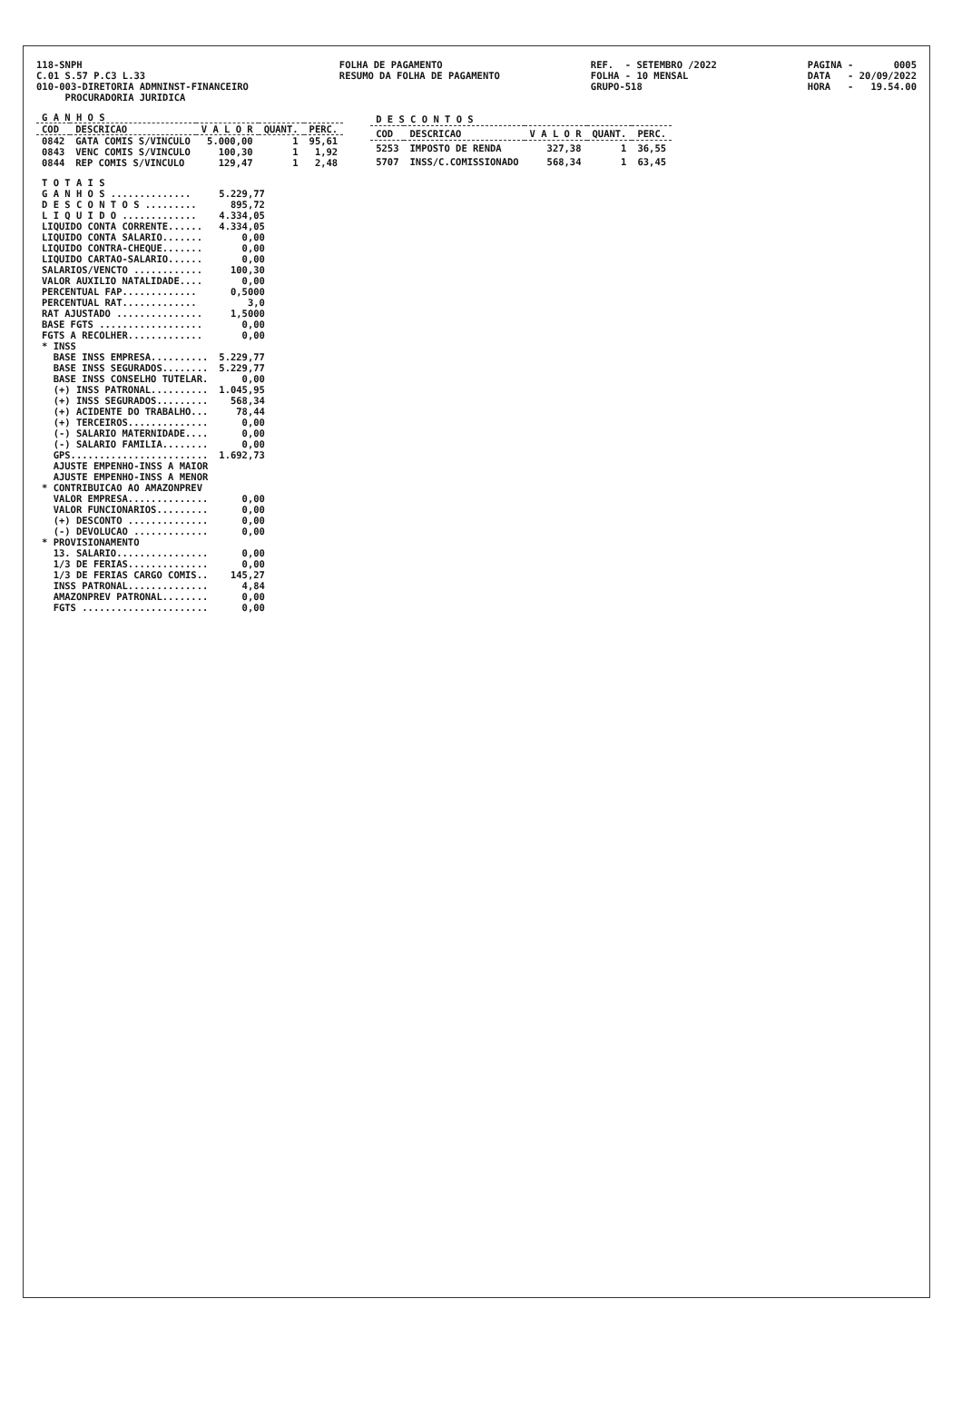118-SNPH C.01 S.57 P.C3 L.33 010-003-DIRETORIA ADMNINST-FINANCEIRO PROCURADORIA JURIDICA
FOLHA DE PAGAMENTO RESUMO DA FOLHA DE PAGAMENTO
REF. - SETEMBRO /2022 FOLHA - 10 MENSAL GRUPO-518
PAGINA - 0005 DATA - 20/09/2022 HORA - 19.54.00
| G A N H O S | | | | |
| --- | --- | --- | --- | --- |
| COD | DESCRICAO | V A L O R | QUANT. | PERC. |
| 0842 | GATA COMIS S/VINCULO | 5.000,00 | 1 | 95,61 |
| 0843 | VENC COMIS S/VINCULO | 100,30 | 1 | 1,92 |
| 0844 | REP COMIS S/VINCULO | 129,47 | 1 | 2,48 |
| D E S C O N T O S | | | | |
| --- | --- | --- | --- | --- |
| COD | DESCRICAO | V A L O R | QUANT. | PERC. |
| 5253 | IMPOSTO DE RENDA | 327,38 | 1 | 36,55 |
| 5707 | INSS/C.COMISSIONADO | 568,34 | 1 | 63,45 |
| T O T A I S | |
| G A N H O S .............. | 5.229,77 |
| D E S C O N T O S ......... | 895,72 |
| L I Q U I D O ............. | 4.334,05 |
| LIQUIDO CONTA CORRENTE...... | 4.334,05 |
| LIQUIDO CONTA SALARIO....... | 0,00 |
| LIQUIDO CONTRA-CHEQUE....... | 0,00 |
| LIQUIDO CARTAO-SALARIO...... | 0,00 |
| SALARIOS/VENCTO ............ | 100,30 |
| VALOR AUXILIO NATALIDADE.... | 0,00 |
| PERCENTUAL FAP............. | 0,5000 |
| PERCENTUAL RAT............. | 3,0 |
| RAT AJUSTADO ............... | 1,5000 |
| BASE FGTS .................. | 0,00 |
| FGTS A RECOLHER............. | 0,00 |
| * INSS | |
| BASE INSS EMPRESA.......... | 5.229,77 |
| BASE INSS SEGURADOS........ | 5.229,77 |
| BASE INSS CONSELHO TUTELAR. | 0,00 |
| (+) INSS PATRONAL.......... | 1.045,95 |
| (+) INSS SEGURADOS......... | 568,34 |
| (+) ACIDENTE DO TRABALHO... | 78,44 |
| (+) TERCEIROS.............. | 0,00 |
| (-) SALARIO MATERNIDADE.... | 0,00 |
| (-) SALARIO FAMILIA........ | 0,00 |
| GPS........................ | 1.692,73 |
| AJUSTE EMPENHO-INSS A MAIOR | |
| AJUSTE EMPENHO-INSS A MENOR | |
| * CONTRIBUICAO AO AMAZONPREV | |
| VALOR EMPRESA.............. | 0,00 |
| VALOR FUNCIONARIOS......... | 0,00 |
| (+) DESCONTO .............. | 0,00 |
| (-) DEVOLUCAO ............. | 0,00 |
| * PROVISIONAMENTO | |
| 13. SALARIO................ | 0,00 |
| 1/3 DE FERIAS.............. | 0,00 |
| 1/3 DE FERIAS CARGO COMIS.. | 145,27 |
| INSS PATRONAL.............. | 4,84 |
| AMAZONPREV PATRONAL........ | 0,00 |
| FGTS ...................... | 0,00 |